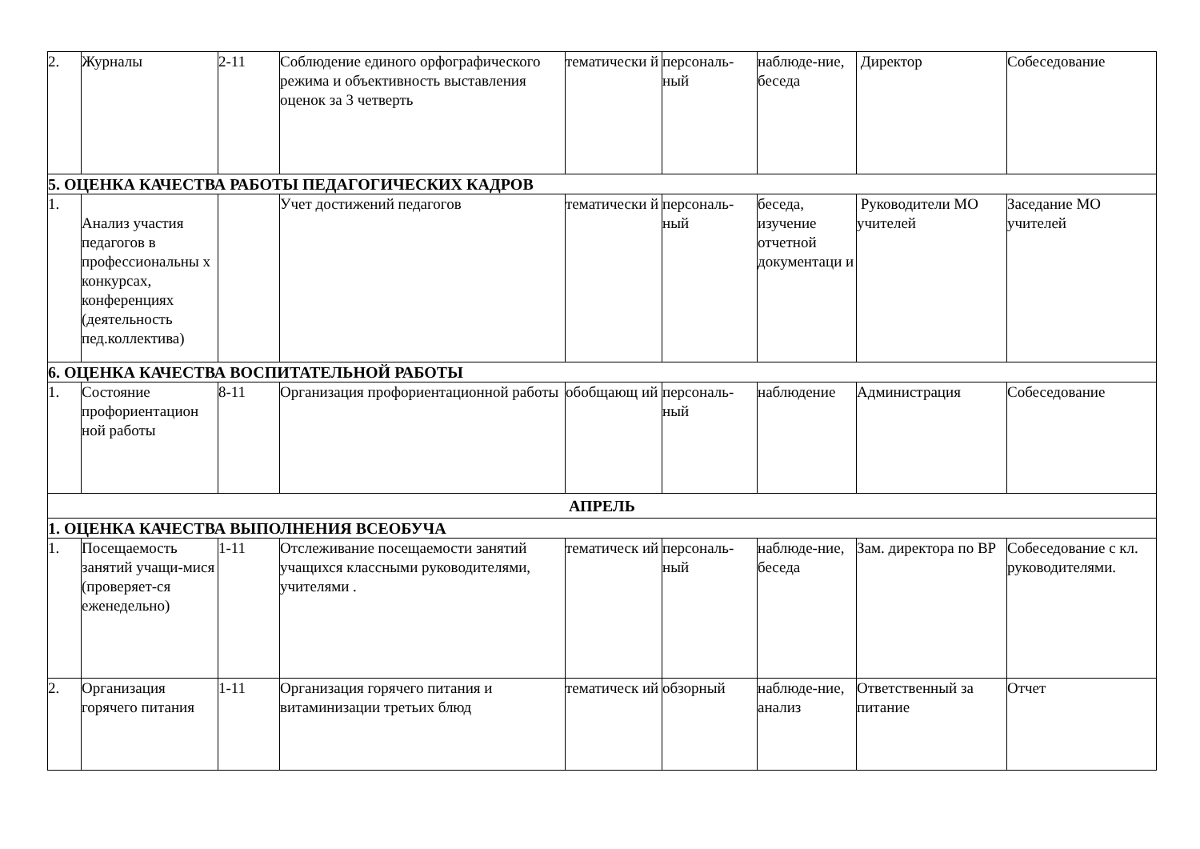| 2. | Журналы | 2-11 | Соблюдение единого орфографического режима и объективность выставления оценок за 3 четверть | тематически й | персональ-ный | наблюде-ние, беседа | Директор | Собеседование |
| 5. ОЦЕНКА КАЧЕСТВА РАБОТЫ ПЕДАГОГИЧЕСКИХ КАДРОВ | | | | | | | | |
| 1. | Анализ участия педагогов в профессиональны х конкурсах, конференциях (деятельность пед.коллектива) | | Учет достижений педагогов | тематически й | персональ-ный | беседа, изучение отчетной документаци и | Руководители МО учителей | Заседание МО учителей |
| 6. ОЦЕНКА КАЧЕСТВА ВОСПИТАТЕЛЬНОЙ РАБОТЫ | | | | | | | | |
| 1. | Состояние профориентацион ной работы | 8-11 | Организация профориентационной работы | обобщающ ий | персональ-ный | наблюдение | Администрация | Собеседование |
| АПРЕЛЬ | | | | | | | | |
| 1. ОЦЕНКА КАЧЕСТВА ВЫПОЛНЕНИЯ ВСЕОБУЧА | | | | | | | | |
| 1. | Посещаемость занятий учащи-мися (проверяет-ся еженедельно) | 1-11 | Отслеживание посещаемости занятий учащихся классными руководителями, учителями . | тематическ ий | персональ-ный | наблюде-ние, беседа | Зам. директора по ВР | Собеседование с кл. руководителями. |
| 2. | Организация горячего питания | 1-11 | Организация горячего питания и витаминизации третьих блюд | тематическ ий | обзорный | наблюде-ние, анализ | Ответственный за питание | Отчет |